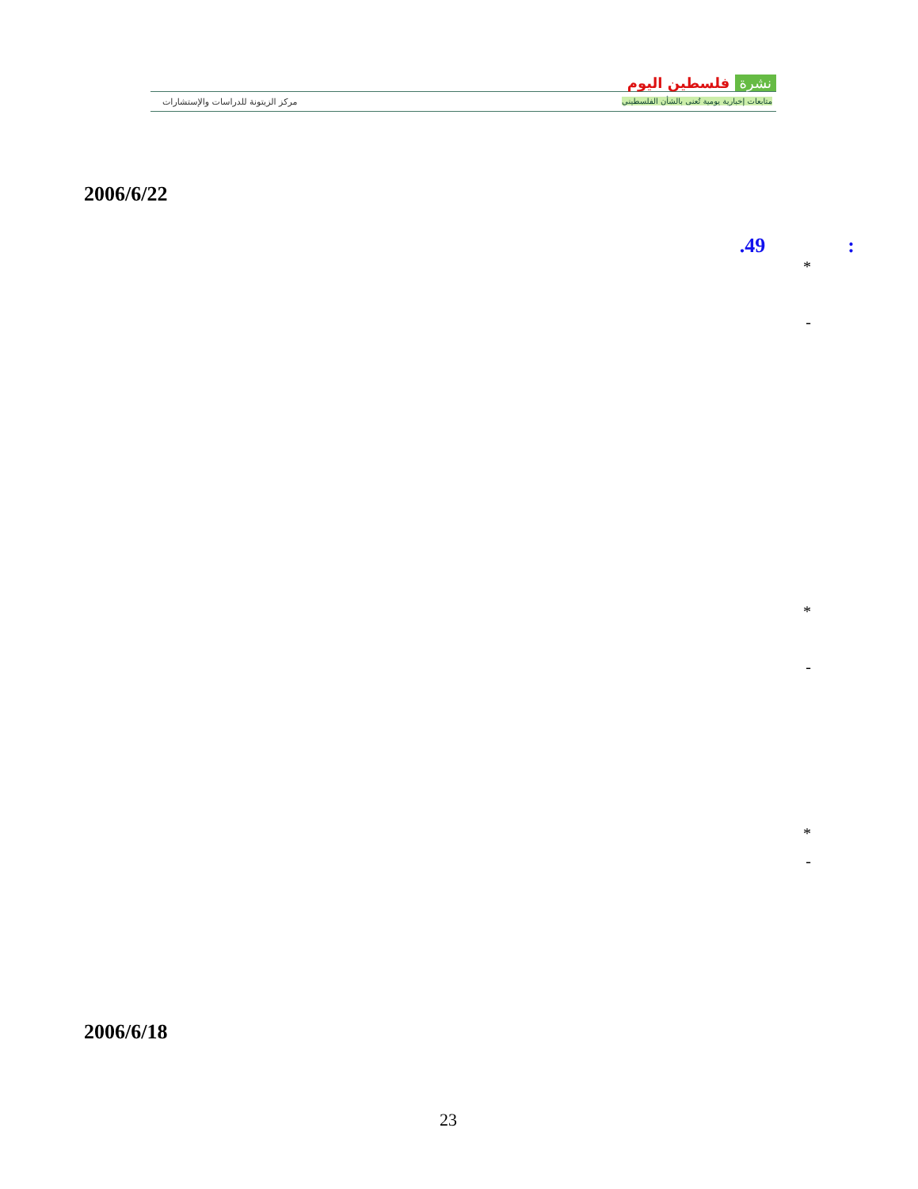نشرة فلسطين اليوم
متابعات إخبارية يومية تُعنى بالشأن الفلسطيني
مركز الزيتونة للدراسات والإستشارات
2006/6/22
.49 :
*
-
*
-
*
-
2006/6/18
23